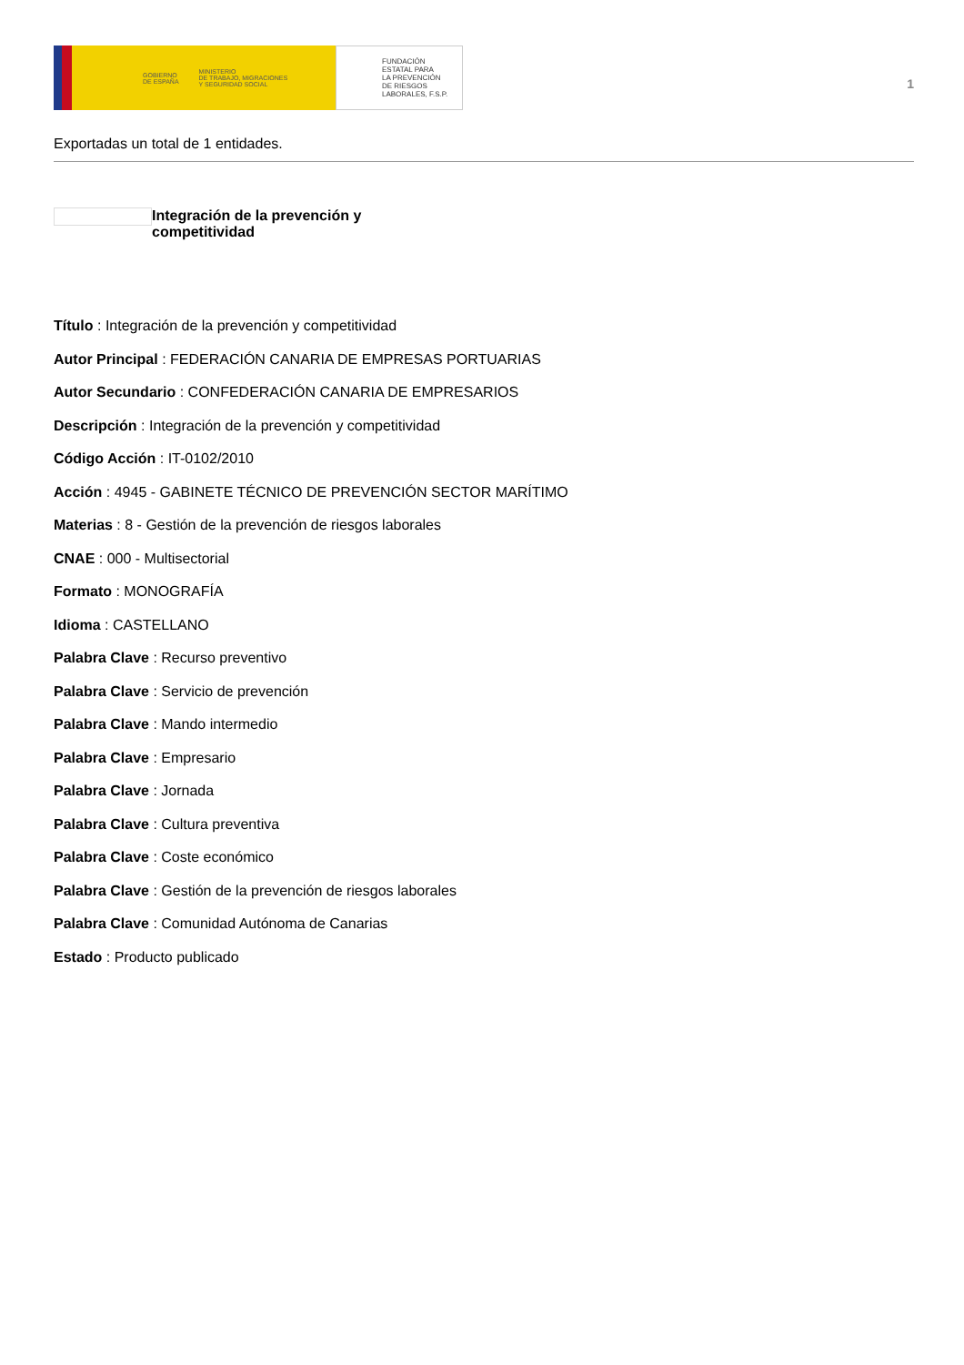GOBIERNO
DE ESPAÑA MINISTERIO
DE TRABAJO, MIGRACIONES
Y SEGURIDAD SOCIAL
FUNDACIÓN
ESTATAL PARA
LA PREVENCIÓN
DE RIESGOS
LABORALES, F.S.P.
1
Exportadas un total de 1 entidades.
Integración de la prevención y competitividad
Título : Integración de la prevención y competitividad
Autor Principal : FEDERACIÓN CANARIA DE EMPRESAS PORTUARIAS
Autor Secundario : CONFEDERACIÓN CANARIA DE EMPRESARIOS
Descripción : Integración de la prevención y competitividad
Código Acción : IT-0102/2010
Acción : 4945 - GABINETE TÉCNICO DE PREVENCIÓN SECTOR MARÍTIMO
Materias : 8 - Gestión de la prevención de riesgos laborales
CNAE : 000 - Multisectorial
Formato : MONOGRAFÍA
Idioma : CASTELLANO
Palabra Clave : Recurso preventivo
Palabra Clave : Servicio de prevención
Palabra Clave : Mando intermedio
Palabra Clave : Empresario
Palabra Clave : Jornada
Palabra Clave : Cultura preventiva
Palabra Clave : Coste económico
Palabra Clave : Gestión de la prevención de riesgos laborales
Palabra Clave : Comunidad Autónoma de Canarias
Estado : Producto publicado